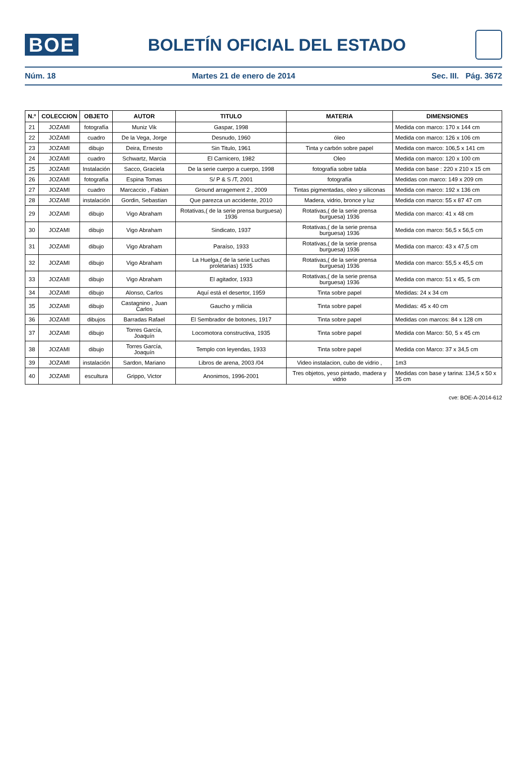BOE
BOLETÍN OFICIAL DEL ESTADO
Núm. 18 Martes 21 de enero de 2014 Sec. III. Pág. 3672
| N.º | COLECCION | OBJETO | AUTOR | TITULO | MATERIA | DIMENSIONES |
| --- | --- | --- | --- | --- | --- | --- |
| 21 | JOZAMI | fotografía | Muniz Vik | Gaspar, 1998 | | Medida con marco: 170 x 144 cm |
| 22 | JOZAMI | cuadro | De la Vega, Jorge | Desnudo, 1960 | óleo | Medida con marco: 126 x 106 cm |
| 23 | JOZAMI | dibujo | Deira, Ernesto | Sin Titulo, 1961 | Tinta y carbón sobre papel | Medida con marco: 106,5 x 141 cm |
| 24 | JOZAMI | cuadro | Schwartz, Marcia | El Carnicero, 1982 | Oleo | Medida con marco: 120 x 100 cm |
| 25 | JOZAMI | Instalación | Sacco, Graciela | De la serie cuerpo a cuerpo, 1998 | fotografía sobre tabla | Medida con base : 220 x 210 x 15 cm |
| 26 | JOZAMI | fotografía | Espina Tomas | S/ P & S /T, 2001 | fotografía | Medidas con marco: 149 x 209 cm |
| 27 | JOZAMI | cuadro | Marcaccio , Fabian | Ground arragement 2 , 2009 | Tintas pigmentadas, oleo y siliconas | Medida con marco: 192 x 136 cm |
| 28 | JOZAMI | instalación | Gordin, Sebastian | Que parezca un accidente, 2010 | Madera, vidrio, bronce y luz | Medida con marco: 55 x 87 47 cm |
| 29 | JOZAMI | dibujo | Vigo Abraham | Rotativas,( de la serie prensa burguesa) 1936 | Rotativas,( de la serie prensa burguesa) 1936 | Medida con marco: 41 x 48 cm |
| 30 | JOZAMI | dibujo | Vigo Abraham | Sindicato, 1937 | Rotativas,( de la serie prensa burguesa) 1936 | Medida con marco: 56,5 x 56,5 cm |
| 31 | JOZAMI | dibujo | Vigo Abraham | Paraíso, 1933 | Rotativas,( de la serie prensa burguesa) 1936 | Medida con marco: 43 x 47,5 cm |
| 32 | JOZAMI | dibujo | Vigo Abraham | La Huelga,( de la serie Luchas proletarias) 1935 | Rotativas,( de la serie prensa burguesa) 1936 | Medida con marco: 55,5 x 45,5 cm |
| 33 | JOZAMI | dibujo | Vigo Abraham | El agitador, 1933 | Rotativas,( de la serie prensa burguesa) 1936 | Medida con marco: 51 x 45, 5 cm |
| 34 | JOZAMI | dibujo | Alonso, Carlos | Aquí está el desertor, 1959 | Tinta sobre papel | Medidas: 24 x 34 cm |
| 35 | JOZAMI | dibujo | Castagnino , Juan Carlos | Gaucho y milicia | Tinta sobre papel | Medidas: 45 x 40 cm |
| 36 | JOZAMI | dibujos | Barradas Rafael | El Sembrador de botones, 1917 | Tinta sobre papel | Medidas con marcos: 84 x 128 cm |
| 37 | JOZAMI | dibujo | Torres García, Joaquín | Locomotora constructiva, 1935 | Tinta sobre papel | Medida con Marco: 50, 5 x 45 cm |
| 38 | JOZAMI | dibujo | Torres García, Joaquín | Templo con leyendas, 1933 | Tinta sobre papel | Medida con Marco: 37 x 34,5 cm |
| 39 | JOZAMI | instalación | Sardon, Mariano | Libros de arena, 2003 /04 | Video instalacion, cubo de vidrio , | 1m3 |
| 40 | JOZAMI | escultura | Grippo, Victor | Anonimos, 1996-2001 | Tres objetos, yeso pintado, madera y vidrio | Medidas con base y tarina: 134,5 x 50 x 35 cm |
cve: BOE-A-2014-612